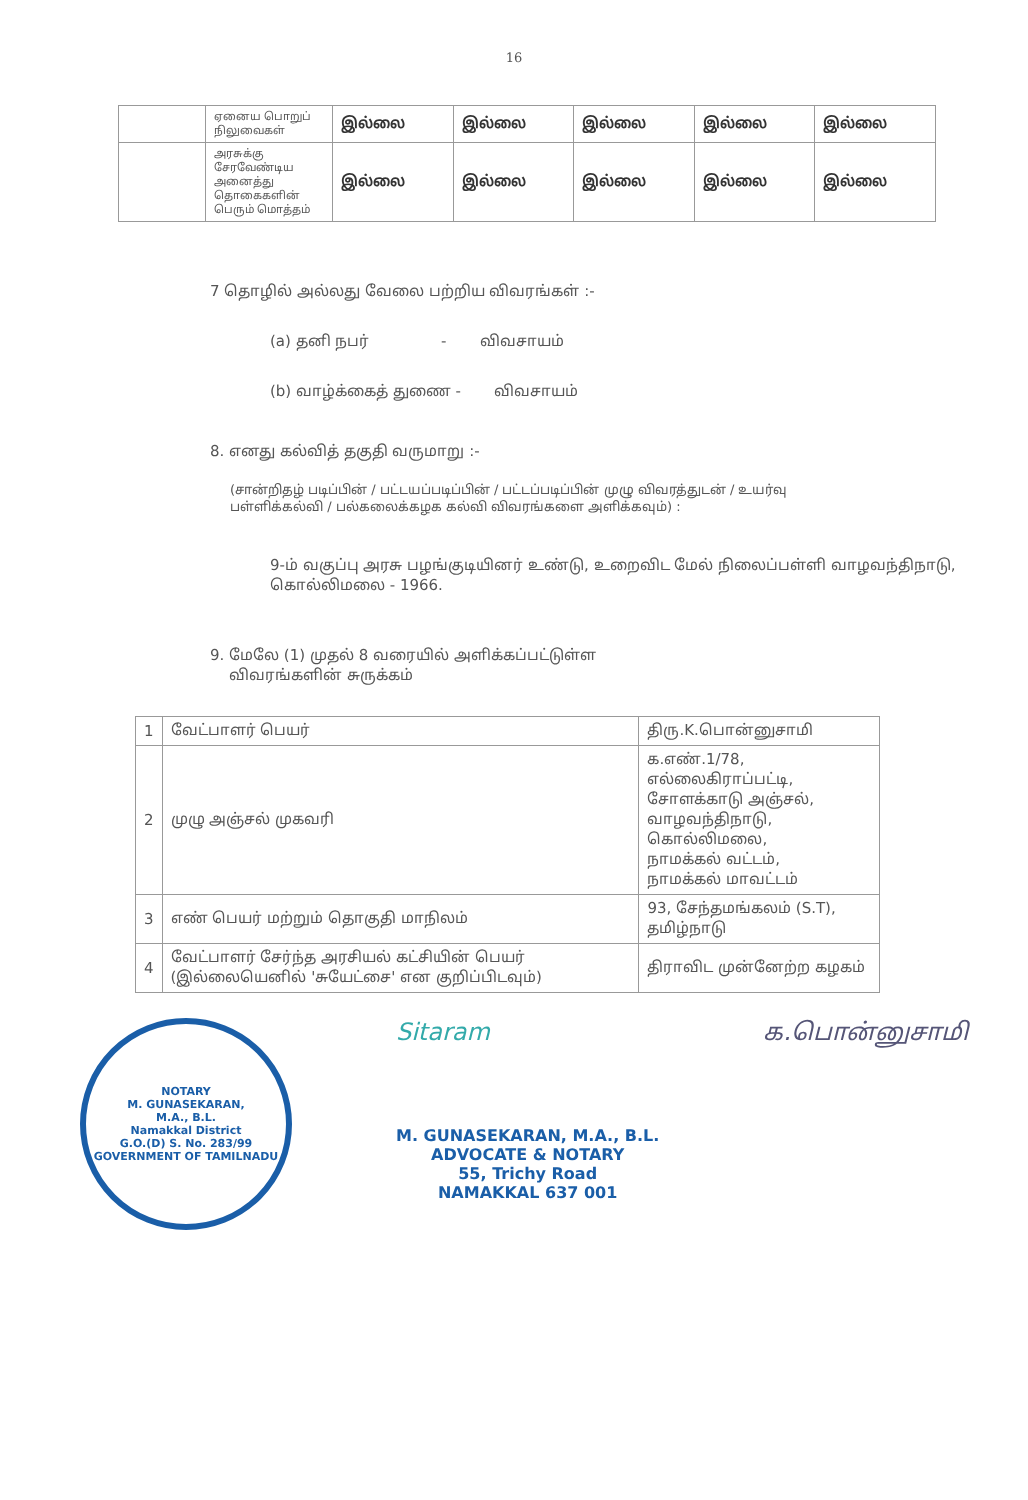16
| | ஏனைய பொறுப் நிலுவைகள் | இல்லை | இல்லை | இல்லை | இல்லை | இல்லை |
| | அரசுக்கு சேரவேண்டிய அனைத்து தொகைகளின் பெரும் மொத்தம் | இல்லை | இல்லை | இல்லை | இல்லை | இல்லை |
7 தொழில் அல்லது வேலை பற்றிய விவரங்கள் :-
(a) தனி நபர் - விவசாயம்
(b) வாழ்க்கைத் துணை - விவசாயம்
8. எனது கல்வித் தகுதி வருமாறு :-
(சான்றிதழ் படிப்பின் / பட்டயப்படிப்பின் / பட்டப்படிப்பின் முழு விவரத்துடன் / உயர்வு பள்ளிக்கல்வி / பல்கலைக்கழக கல்வி விவரங்களை அளிக்கவும்) :
9-ம் வகுப்பு அரசு பழங்குடியினர் உண்டு, உறைவிட மேல் நிலைப்பள்ளி வாழவந்திநாடு, கொல்லிமலை - 1966.
9. மேலே (1) முதல் 8 வரையில் அளிக்கப்பட்டுள்ள
விவரங்களின் சுருக்கம்
| 1 | வேட்பாளர் பெயர் | திரு.K.பொன்னுசாமி |
| 2 | முழு அஞ்சல் முகவரி | க.எண்.1/78, எல்லைகிராப்பட்டி, சோளக்காடு அஞ்சல், வாழவந்திநாடு, கொல்லிமலை, நாமக்கல் வட்டம், நாமக்கல் மாவட்டம் |
| 3 | எண் பெயர் மற்றும் தொகுதி மாநிலம் | 93, சேந்தமங்கலம் (S.T), தமிழ்நாடு |
| 4 | வேட்பாளர் சேர்ந்த அரசியல் கட்சியின் பெயர் (இல்லையெனில் 'சுயேட்சை' என குறிப்பிடவும்) | திராவிட முன்னேற்ற கழகம் |
NOTARY
M. GUNASEKARAN,
M.A., B.L.
Namakkal District
G.O.(D) S. No. 283/99
GOVERNMENT OF TAMILNADU
Sitaram
M. GUNASEKARAN, M.A., B.L.
ADVOCATE & NOTARY
55, Trichy Road
NAMAKKAL 637 001
க.பொன்னுசாமி